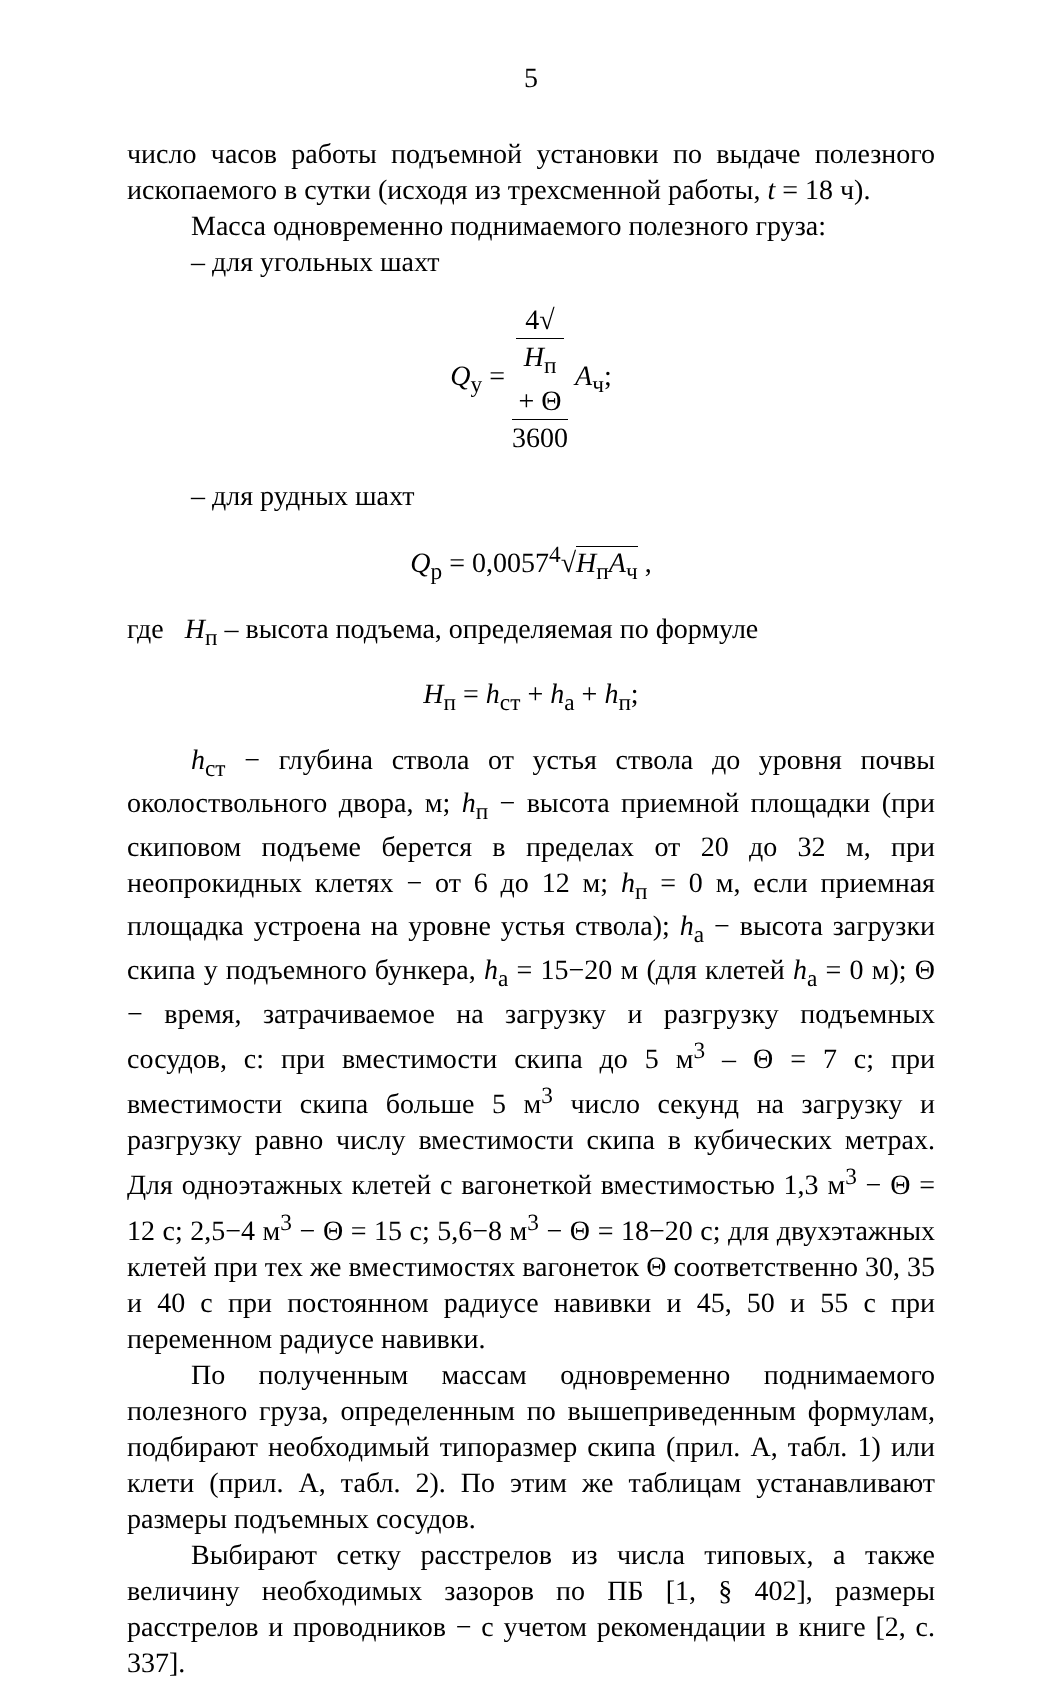5
число часов работы подъемной установки по выдаче полезного ископаемого в сутки (исходя из трехсменной работы, t = 18 ч).
Масса одновременно поднимаемого полезного груза:
– для угольных шахт
Q<sub>у</sub> = 4√
H<sub>п</sub>
+ Θ 3600 A<sub>ч</sub>;
– для рудных шахт
Q<sub>р</sub> = 0,0057<sup>4</sup>√H<sub>п</sub>A<sub>ч</sub> ,
где H<sub>п</sub> – высота подъема, определяемая по формуле
H<sub>п</sub> = h<sub>ст</sub> + h<sub>а</sub> + h<sub>п</sub>;
h<sub>ст</sub> − глубина ствола от устья ствола до уровня почвы околоствольного двора, м; h<sub>п</sub> − высота приемной площадки (при скиповом подъеме берется в пределах от 20 до 32 м, при неопрокидных клетях − от 6 до 12 м; h<sub>п</sub> = 0 м, если приемная площадка устроена на уровне устья ствола); h<sub>а</sub> − высота загрузки скипа у подъемного бункера, h<sub>а</sub> = 15−20 м (для клетей h<sub>а</sub> = 0 м); Θ − время, затрачиваемое на загрузку и разгрузку подъемных сосудов, с: при вместимости скипа до 5 м<sup>3</sup> – Θ = 7 с; при вместимости скипа больше 5 м<sup>3</sup> число секунд на загрузку и разгрузку равно числу вместимости скипа в кубических метрах. Для одноэтажных клетей с вагонеткой вместимостью 1,3 м<sup>3</sup> − Θ = 12 с; 2,5−4 м<sup>3</sup> − Θ = 15 с; 5,6−8 м<sup>3</sup> − Θ = 18−20 с; для двухэтажных клетей при тех же вместимостях вагонеток Θ соответственно 30, 35 и 40 с при постоянном радиусе навивки и 45, 50 и 55 с при переменном радиусе навивки.
По полученным массам одновременно поднимаемого полезного груза, определенным по вышеприведенным формулам, подбирают необходимый типоразмер скипа (прил. А, табл. 1) или клети (прил. А, табл. 2). По этим же таблицам устанавливают размеры подъемных сосудов.
Выбирают сетку расстрелов из числа типовых, а также величину необходимых зазоров по ПБ [1, § 402], размеры расстрелов и проводников − с учетом рекомендации в книге [2, с. 337].